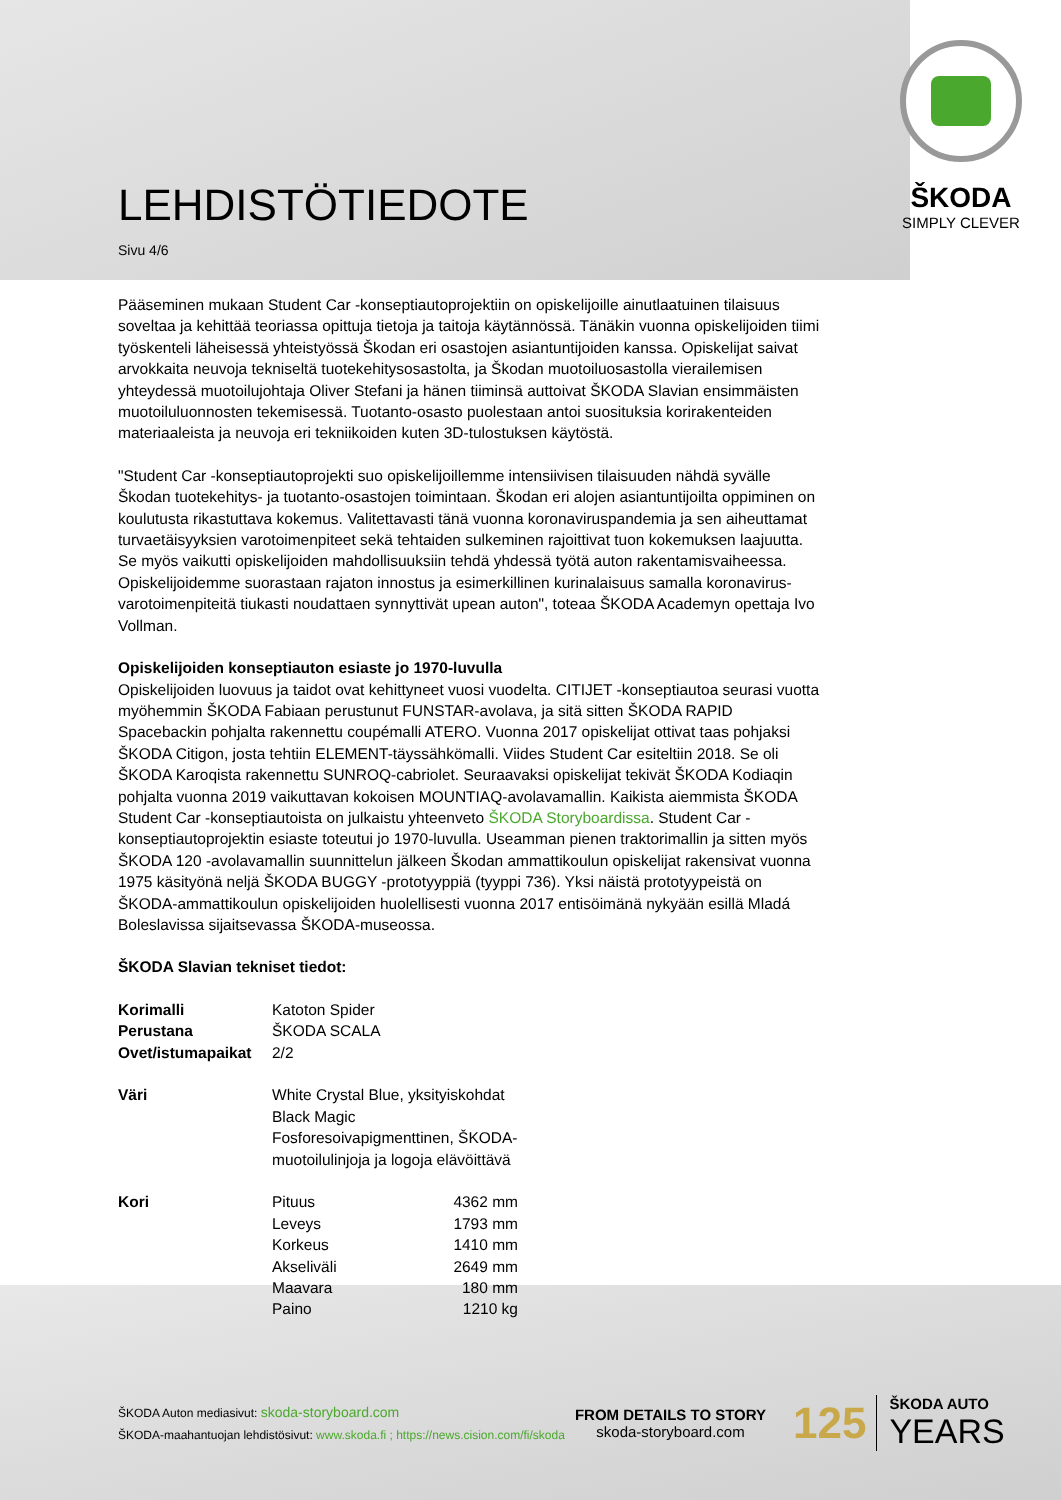ŠKODA
SIMPLY CLEVER
LEHDISTÖTIEDOTE
Sivu 4/6
Pääseminen mukaan Student Car -konseptiautoprojektiin on opiskelijoille ainutlaatuinen tilaisuus soveltaa ja kehittää teoriassa opittuja tietoja ja taitoja käytännössä. Tänäkin vuonna opiskelijoiden tiimi työskenteli läheisessä yhteistyössä Škodan eri osastojen asiantuntijoiden kanssa. Opiskelijat saivat arvokkaita neuvoja tekniseltä tuotekehitysosastolta, ja Škodan muotoiluosastolla vierailemisen yhteydessä muotoilujohtaja Oliver Stefani ja hänen tiiminsä auttoivat ŠKODA Slavian ensimmäisten muotoiluluonnosten tekemisessä. Tuotanto-osasto puolestaan antoi suosituksia korirakenteiden materiaaleista ja neuvoja eri tekniikoiden kuten 3D-tulostuksen käytöstä.
"Student Car -konseptiautoprojekti suo opiskelijoillemme intensiivisen tilaisuuden nähdä syvälle Škodan tuotekehitys- ja tuotanto-osastojen toimintaan. Škodan eri alojen asiantuntijoilta oppiminen on koulutusta rikastuttava kokemus. Valitettavasti tänä vuonna koronaviruspandemia ja sen aiheuttamat turvaetäisyyksien varotoimenpiteet sekä tehtaiden sulkeminen rajoittivat tuon kokemuksen laajuutta. Se myös vaikutti opiskelijoiden mahdollisuuksiin tehdä yhdessä työtä auton rakentamisvaiheessa. Opiskelijoidemme suorastaan rajaton innostus ja esimerkillinen kurinalaisuus samalla koronavirus-varotoimenpiteitä tiukasti noudattaen synnyttivät upean auton", toteaa ŠKODA Academyn opettaja Ivo Vollman.
Opiskelijoiden konseptiauton esiaste jo 1970-luvulla
Opiskelijoiden luovuus ja taidot ovat kehittyneet vuosi vuodelta. CITIJET -konseptiautoa seurasi vuotta myöhemmin ŠKODA Fabiaan perustunut FUNSTAR-avolava, ja sitä sitten ŠKODA RAPID Spacebackin pohjalta rakennettu coupémalli ATERO. Vuonna 2017 opiskelijat ottivat taas pohjaksi ŠKODA Citigon, josta tehtiin ELEMENT-täyssähkömalli. Viides Student Car esiteltiin 2018. Se oli ŠKODA Karoqista rakennettu SUNROQ-cabriolet. Seuraavaksi opiskelijat tekivät ŠKODA Kodiaqin pohjalta vuonna 2019 vaikuttavan kokoisen MOUNTIAQ-avolavamallin. Kaikista aiemmista ŠKODA Student Car -konseptiautoista on julkaistu yhteenveto ŠKODA Storyboardissa. Student Car -konseptiautoprojektin esiaste toteutui jo 1970-luvulla. Useamman pienen traktorimallin ja sitten myös ŠKODA 120 -avolavamallin suunnittelun jälkeen Škodan ammattikoulun opiskelijat rakensivat vuonna 1975 käsityönä neljä ŠKODA BUGGY -prototyyppiä (tyyppi 736). Yksi näistä prototyypeistä on ŠKODA-ammattikoulun opiskelijoiden huolellisesti vuonna 2017 entisöimänä nykyään esillä Mladá Boleslavissa sijaitsevassa ŠKODA-museossa.
ŠKODA Slavian tekniset tiedot:
| Korimalli | Katoton Spider | |
| Perustana | ŠKODA SCALA | |
| Ovet/istumapaikat | 2/2 | |
| Väri | White Crystal Blue, yksityiskohdat Black Magic Fosforesoivapigmenttinen, ŠKODA-muotoilulinjoja ja logoja elävöittävä | |
| Kori | Pituus | 4362 mm |
| | Leveys | 1793 mm |
| | Korkeus | 1410 mm |
| | Akseliväli | 2649 mm |
| | Maavara | 180 mm |
| | Paino | 1210 kg |
ŠKODA Auton mediasivut: skoda-storyboard.com
ŠKODA-maahantuojan lehdistösivut: www.skoda.fi ; https://news.cision.com/fi/skoda
FROM DETAILS TO STORY
skoda-storyboard.com
125
ŠKODA AUTO
YEARS